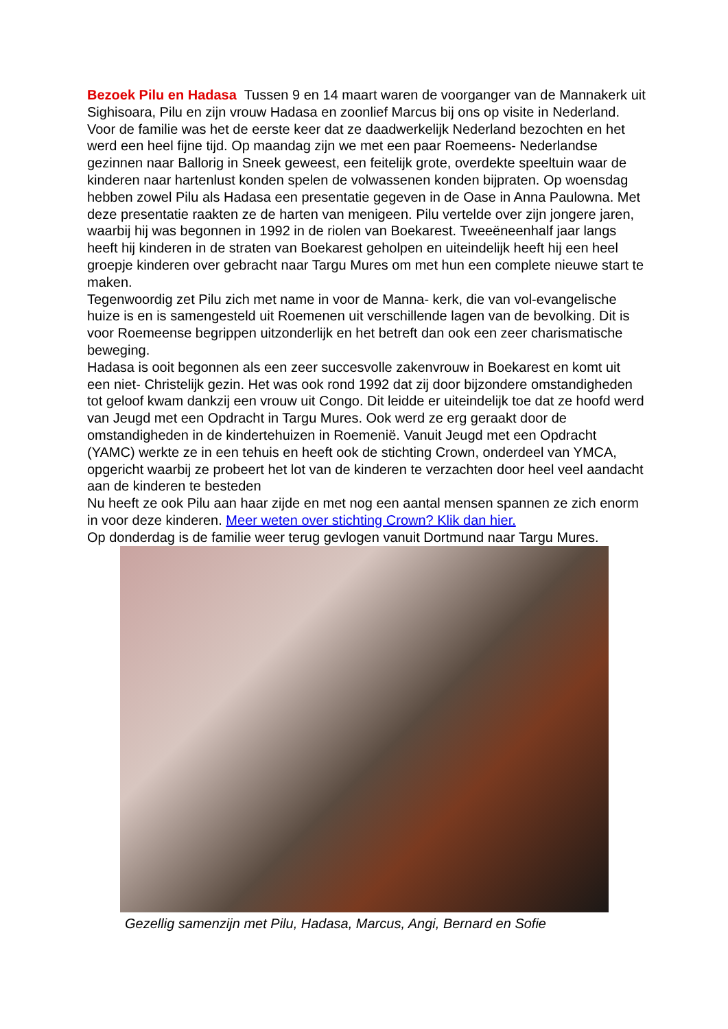Bezoek Pilu en Hadasa Tussen 9 en 14 maart waren de voorganger van de Mannakerk uit Sighisoara, Pilu en zijn vrouw Hadasa en zoonlief Marcus bij ons op visite in Nederland. Voor de familie was het de eerste keer dat ze daadwerkelijk Nederland bezochten en het werd een heel fijne tijd. Op maandag zijn we met een paar Roemeens- Nederlandse gezinnen naar Ballorig in Sneek geweest, een feitelijk grote, overdekte speeltuin waar de kinderen naar hartenlust konden spelen de volwassenen konden bijpraten. Op woensdag hebben zowel Pilu als Hadasa een presentatie gegeven in de Oase in Anna Paulowna. Met deze presentatie raakten ze de harten van menigeen. Pilu vertelde over zijn jongere jaren, waarbij hij was begonnen in 1992 in de riolen van Boekarest. Tweeëneenhalf jaar langs heeft hij kinderen in de straten van Boekarest geholpen en uiteindelijk heeft hij een heel groepje kinderen over gebracht naar Targu Mures om met hun een complete nieuwe start te maken.
Tegenwoordig zet Pilu zich met name in voor de Manna- kerk, die van vol-evangelische huize is en is samengesteld uit Roemenen uit verschillende lagen van de bevolking. Dit is voor Roemeense begrippen uitzonderlijk en het betreft dan ook een zeer charismatische beweging.
Hadasa is ooit begonnen als een zeer succesvolle zakenvrouw in Boekarest en komt uit een niet- Christelijk gezin. Het was ook rond 1992 dat zij door bijzondere omstandigheden tot geloof kwam dankzij een vrouw uit Congo. Dit leidde er uiteindelijk toe dat ze hoofd werd van Jeugd met een Opdracht in Targu Mures. Ook werd ze erg geraakt door de omstandigheden in de kindertehuizen in Roemenië. Vanuit Jeugd met een Opdracht (YAMC) werkte ze in een tehuis en heeft ook de stichting Crown, onderdeel van YMCA, opgericht waarbij ze probeert het lot van de kinderen te verzachten door heel veel aandacht aan de kinderen te besteden
Nu heeft ze ook Pilu aan haar zijde en met nog een aantal mensen spannen ze zich enorm in voor deze kinderen. Meer weten over stichting Crown? Klik dan hier.
Op donderdag is de familie weer terug gevlogen vanuit Dortmund naar Targu Mures.
Gezellig samenzijn met Pilu, Hadasa, Marcus, Angi, Bernard en Sofie